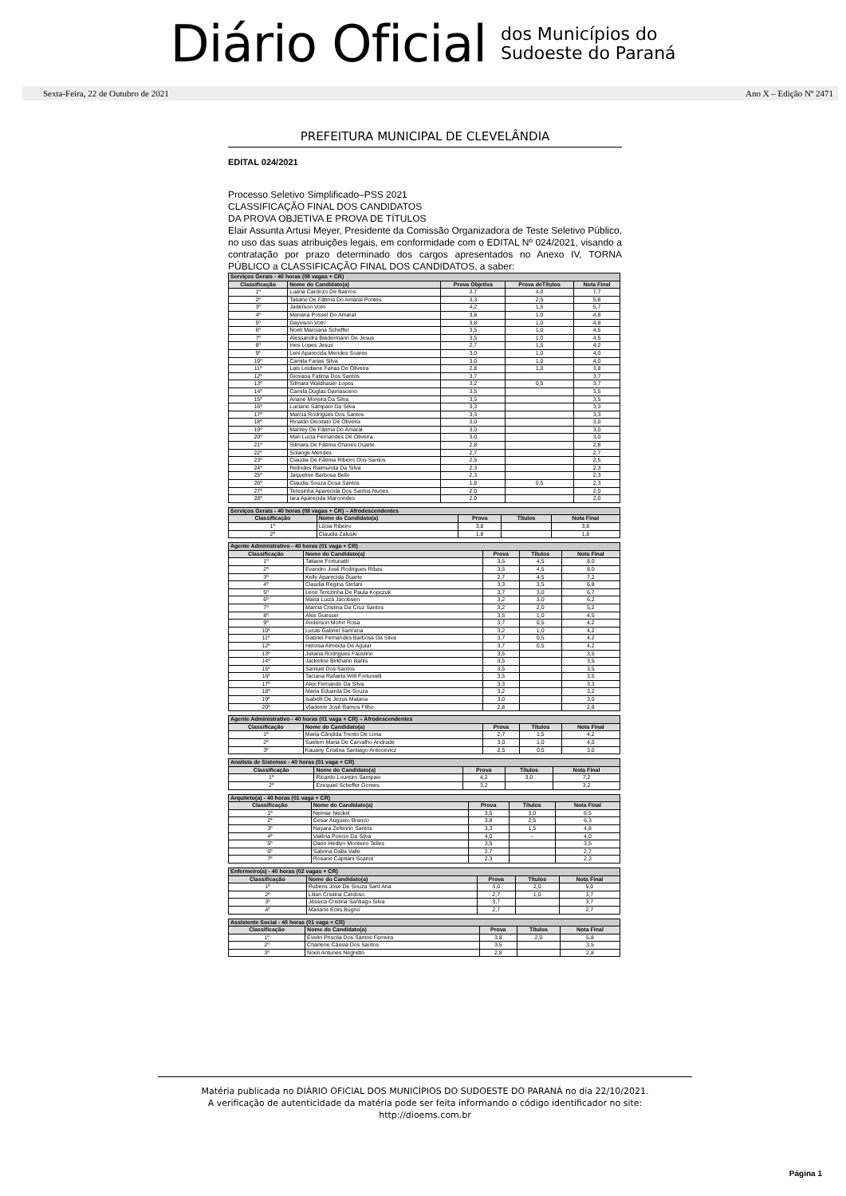Diário Oficial
dos Municípios do
Sudoeste do Paraná
Sexta-Feira, 22 de Outubro de 2021 Ano X – Edição Nº 2471
PREFEITURA MUNICIPAL DE CLEVELÂNDIA
EDITAL 024/2021
Processo Seletivo Simplificado–PSS 2021
CLASSIFICAÇÃO FINAL DOS CANDIDATOS
DA PROVA OBJETIVA E PROVA DE TÍTULOS
Elair Assunta Artusi Meyer, Presidente da Comissão Organizadora de Teste Seletivo Público, no uso das suas atribuições legais, em conformidade com o EDITAL Nº 024/2021, visando a contratação por prazo determinado dos cargos apresentados no Anexo IV, TORNA PÚBLICO a CLASSIFICAÇÃO FINAL DOS CANDIDATOS, a saber:
| Serviços Gerais - 40 horas (08 vagas + CR) | | | | |
| --- | --- | --- | --- | --- |
| Classificação | Nome do Candidato(a) | Prova Objetiva | Prova deTítulos | Nota Final |
| 1º | Luana Cardozo De Bairros | 3,7 | 4,0 | 7,7 |
| 2º | Tatiane De Fátima Do Amaral Pontes | 3,3 | 2,5 | 5,8 |
| 3º | Jaderson Votri | 4,2 | 1,5 | 5,7 |
| 4º | Mariana Possel Do Amaral | 3,8 | 1,0 | 4,8 |
| 5º | Dayvison Votri | 3,8 | 1,0 | 4,8 |
| 6º | Noeli Marciana Scheffer | 3,5 | 1,0 | 4,5 |
| 7º | Alessandra Biedermann De Jesus | 3,5 | 1,0 | 4,5 |
| 8º | Ines Lopes Jesus | 2,7 | 1,5 | 4,2 |
| 9º | Leni Aparecida Mendes Soares | 3,0 | 1,0 | 4,0 |
| 10º | Camila Farias Silva | 3,0 | 1,0 | 4,0 |
| 11º | Lais Leidiane Farias De Oliveira | 2,8 | 1,0 | 3,8 |
| 12º | Giovana Fatima Dos Santos | 3,7 | | 3,7 |
| 13º | Silmara Waldhauer Lopes | 3,2 | 0,5 | 3,7 |
| 14º | Camila Duglas Damasceno | 3,5 | | 3,5 |
| 15º | Ariane Moreira Da Silva | 3,5 | | 3,5 |
| 16º | Luciane Sampaio Da Silva | 3,3 | | 3,3 |
| 17º | Marcia Rodrigues Dos Santos | 3,3 | | 3,3 |
| 18º | Rinaldo Deodato De Oliveira | 3,0 | | 3,0 |
| 19º | Mariley De Fátima Do Amaral | 3,0 | | 3,0 |
| 20º | Mari Lucia Fernandes De Oliveira | 3,0 | | 3,0 |
| 21º | Silmara De Fátima Chaves Duarte | 2,8 | | 2,8 |
| 22º | Solange Mendes | 2,7 | | 2,7 |
| 23º | Claudia De Fátima Ribeiro Dos Santos | 2,5 | | 2,5 |
| 24º | Relindes Raimunda Da Silva | 2,3 | | 2,3 |
| 25º | Jaqueline Barbosa Bello | 2,3 | | 2,3 |
| 26º | Claudia Souza Dosa Santos | 1,8 | 0,5 | 2,3 |
| 27º | Teresinha Aparecida Dos Santos Nunes | 2,0 | | 2,0 |
| 28º | Iara Aparecida Marcondes | 2,0 | | 2,0 |
| Serviços Gerais - 40 horas (08 vagas + CR) – Afrodescendentes | | | | |
| --- | --- | --- | --- | --- |
| Classificação | Nome do Candidato(a) | Prova | Títulos | Nota Final |
| 1º | Lúcia Ribeiro | 3,8 | | 3,8 |
| 2º | Claudia Zaluski | 1,8 | | 1,8 |
| Agente Administrativo - 40 horas (01 vaga + CR) | | | | |
| --- | --- | --- | --- | --- |
| Classificação | Nome do Candidato(a) | Prova | Títulos | Nota Final |
| 1º | Tatiane Fortunatti | 3,5 | 4,5 | 8,0 |
| 2º | Evandro José Rodrigues Ribas | 3,5 | 4,5 | 8,0 |
| 3º | Kelly Aparecida Duarte | 2,7 | 4,5 | 7,2 |
| 4º | Claudia Regina Stefani | 3,3 | 3,5 | 6,8 |
| 5º | Lenir Terezinha De Paula Kopczuk | 3,7 | 3,0 | 6,7 |
| 6º | Maria Luiza Jacobsen | 3,2 | 3,0 | 6,2 |
| 7º | Marcia Cristina Da Cruz Santos | 3,2 | 2,0 | 5,2 |
| 8º | Alex Guesser | 3,5 | 1,0 | 4,5 |
| 9º | Anderson Mohrr Rosa | 3,7 | 0,5 | 4,2 |
| 10º | Lucas Gabriel Sant'ana | 3,2 | 1,0 | 4,2 |
| 11º | Gabriel Fernandes Barbosa Da Silva | 3,7 | 0,5 | 4,2 |
| 12º | Heloisa Almeida De Aguiar | 3,7 | 0,5 | 4,2 |
| 13º | Juliana Rodrigues Faustino | 3,5 | | 3,5 |
| 14º | Jackeline Birkhahn Bahls | 3,5 | | 3,5 |
| 15º | Samuel Dos Santos | 3,5 | | 3,5 |
| 16º | Taciana Rafaela Witt Fortunatti | 3,5 | | 3,5 |
| 17º | Alex Fernando Da Silva | 3,3 | | 3,3 |
| 18º | Maria Eduarda De Souza | 3,2 | | 3,2 |
| 19º | Isabelli De Jezus Matana | 3,0 | | 3,0 |
| 20º | Vlademir José Ramos Filho | 2,8 | | 2,8 |
| Agente Administrativo - 40 horas (01 vaga + CR) – Afrodescendentes | | | | |
| --- | --- | --- | --- | --- |
| Classificação | Nome do Candidato(a) | Prova | Títulos | Nota Final |
| 1º | Maria Cândida Trento De Lima | 2,7 | 1,5 | 4,2 |
| 2º | Suelem Maria De Carvalho Andrade | 3,0 | 1,0 | 4,0 |
| 3º | Kauany Cristina Santiago Antocevicz | 2,5 | 0,5 | 3,0 |
| Analista de Sistemas - 40 horas (01 vaga + CR) | | | | |
| --- | --- | --- | --- | --- |
| Classificação | Nome do Candidato(a) | Prova | Títulos | Nota Final |
| 1º | Ricardo Loureiro Sampaio | 4,2 | 3,0 | 7,2 |
| 2º | Ezequiel Scheffer Gomes | 3,2 | | 3,2 |
| Arquiteto(a) - 40 horas (01 vaga + CR) | | | | |
| --- | --- | --- | --- | --- |
| Classificação | Nome do Candidato(a) | Prova | Títulos | Nota Final |
| 1º | Neimar Neckel | 3,5 | 3,0 | 6,5 |
| 2º | Cesar Augusto Branco | 3,8 | 2,5 | 6,3 |
| 3º | Nayara Zeferino Santos | 3,3 | 1,5 | 4,8 |
| 4º | Valéria Poncio Da Silva | 4,0 | -- | 4,0 |
| 5º | Darin Hedlyn Monteiro Telles | 3,5 | | 3,5 |
| 6º | Sabrina Dalla Valle | 2,7 | | 2,7 |
| 7º | Rosane Capitani Scariot | 2,3 | | 2,3 |
| Enfermeiro(a) - 40 horas (02 vagas + CR) | | | | |
| --- | --- | --- | --- | --- |
| Classificação | Nome do Candidato(a) | Prova | Títulos | Nota Final |
| 1º | Rubens Jose De Souza Sant Ana | 3,0 | 2,0 | 5,0 |
| 2º | Lilian Cristina Cardoso | 2,7 | 1,0 | 3,7 |
| 3º | Jéssica Cristina Santiago Silva | 3,7 | | 3,7 |
| 4º | Mariane Ecks Bugno | 2,7 | | 2,7 |
| Assistente Social - 40 horas (01 vaga + CR) | | | | |
| --- | --- | --- | --- | --- |
| Classificação | Nome do Candidato(a) | Prova | Títulos | Nota Final |
| 1º | Évelin Priscila Dos Santos Ferreira | 3,8 | 2,0 | 5,8 |
| 2º | Charlene Cássia Dos Santos | 3,5 | | 3,5 |
| 3º | Noeli Antunes Negretto | 2,8 | | 2,8 |
Matéria publicada no DIÁRIO OFICIAL DOS MUNICÍPIOS DO SUDOESTE DO PARANÁ no dia 22/10/2021.
A verificação de autenticidade da matéria pode ser feita informando o código identificador no site:
http://dioems.com.br
Página 1